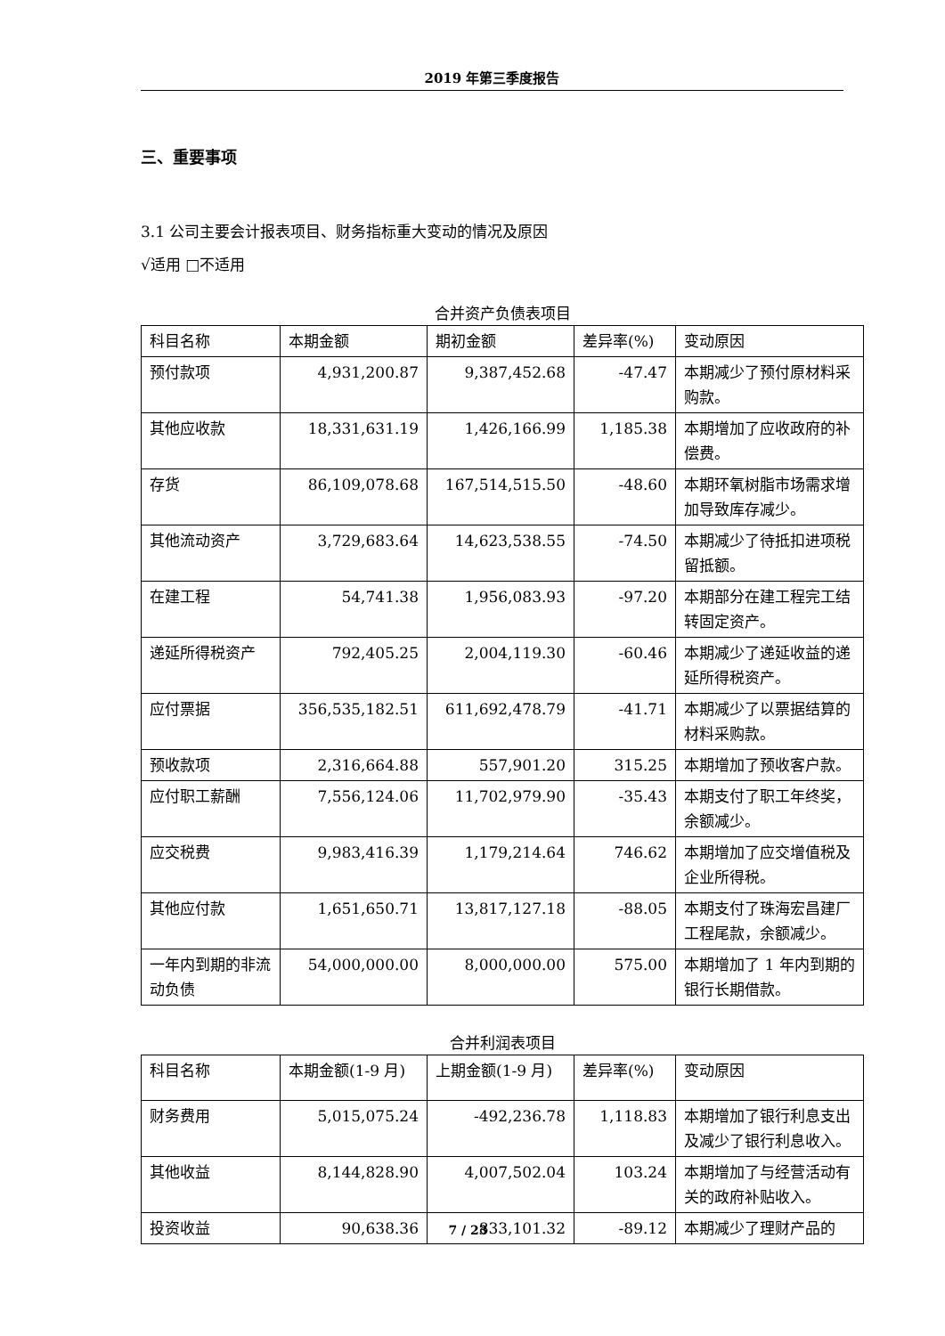2019 年第三季度报告
三、重要事项
3.1 公司主要会计报表项目、财务指标重大变动的情况及原因
√适用 □不适用
合并资产负债表项目
| 科目名称 | 本期金额 | 期初金额 | 差异率(%) | 变动原因 |
| 预付款项 | 4,931,200.87 | 9,387,452.68 | -47.47 | 本期减少了预付原材料采购款。 |
| 其他应收款 | 18,331,631.19 | 1,426,166.99 | 1,185.38 | 本期增加了应收政府的补偿费。 |
| 存货 | 86,109,078.68 | 167,514,515.50 | -48.60 | 本期环氧树脂市场需求增加导致库存减少。 |
| 其他流动资产 | 3,729,683.64 | 14,623,538.55 | -74.50 | 本期减少了待抵扣进项税留抵额。 |
| 在建工程 | 54,741.38 | 1,956,083.93 | -97.20 | 本期部分在建工程完工结转固定资产。 |
| 递延所得税资产 | 792,405.25 | 2,004,119.30 | -60.46 | 本期减少了递延收益的递延所得税资产。 |
| 应付票据 | 356,535,182.51 | 611,692,478.79 | -41.71 | 本期减少了以票据结算的材料采购款。 |
| 预收款项 | 2,316,664.88 | 557,901.20 | 315.25 | 本期增加了预收客户款。 |
| 应付职工薪酬 | 7,556,124.06 | 11,702,979.90 | -35.43 | 本期支付了职工年终奖，余额减少。 |
| 应交税费 | 9,983,416.39 | 1,179,214.64 | 746.62 | 本期增加了应交增值税及企业所得税。 |
| 其他应付款 | 1,651,650.71 | 13,817,127.18 | -88.05 | 本期支付了珠海宏昌建厂工程尾款，余额减少。 |
| 一年内到期的非流动负债 | 54,000,000.00 | 8,000,000.00 | 575.00 | 本期增加了 1 年内到期的银行长期借款。 |
合并利润表项目
| 科目名称 | 本期金额(1-9 月) | 上期金额(1-9 月) | 差异率(%) | 变动原因 |
| 财务费用 | 5,015,075.24 | -492,236.78 | 1,118.83 | 本期增加了银行利息支出及减少了银行利息收入。 |
| 其他收益 | 8,144,828.90 | 4,007,502.04 | 103.24 | 本期增加了与经营活动有关的政府补贴收入。 |
| 投资收益 | 90,638.36 | 833,101.32 | -89.12 | 本期减少了理财产品的 |
7 / 23